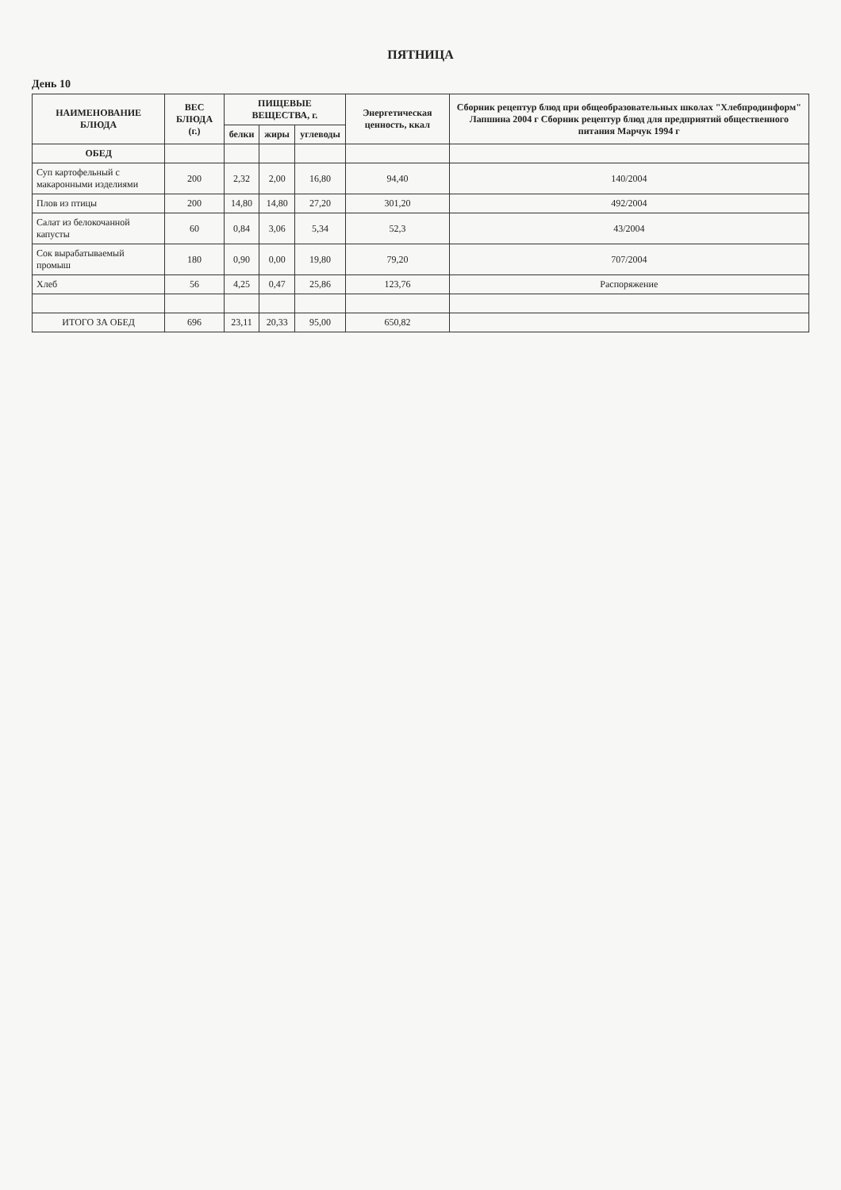ПЯТНИЦА
День 10
| НАИМЕНОВАНИЕ БЛЮДА | ВЕС БЛЮДА (г.) | ПИЩЕВЫЕ ВЕЩЕСТВА, г. | | | Энергетическая ценность, ккал | Сборник рецептур блюд при общеобразовательных школах "Хлебпродинформ" Лапшина 2004 г Сборник рецептур блюд для предприятий общественного питания Марчук 1994 г |
| --- | --- | --- | --- | --- | --- | --- |
| | | белки | жиры | углеводы | | |
| ОБЕД | | | | | | |
| Суп картофельный с макаронными изделиями | 200 | 2,32 | 2,00 | 16,80 | 94,40 | 140/2004 |
| Плов из птицы | 200 | 14,80 | 14,80 | 27,20 | 301,20 | 492/2004 |
| Салат из белокочанной капусты | 60 | 0,84 | 3,06 | 5,34 | 52,3 | 43/2004 |
| Сок вырабатываемый промыш | 180 | 0,90 | 0,00 | 19,80 | 79,20 | 707/2004 |
| Хлеб | 56 | 4,25 | 0,47 | 25,86 | 123,76 | Распоряжение |
| ИТОГО ЗА ОБЕД | 696 | 23,11 | 20,33 | 95,00 | 650,82 | |